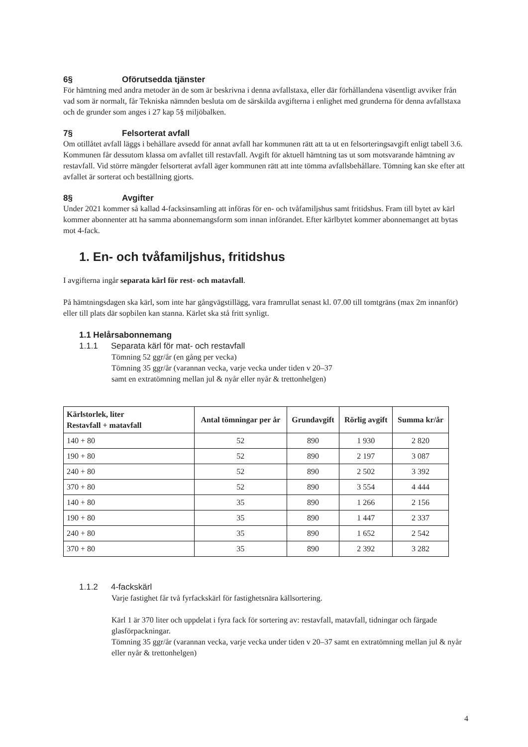6§ Oförutsedda tjänster
För hämtning med andra metoder än de som är beskrivna i denna avfallstaxa, eller där förhållandena väsentligt avviker från vad som är normalt, får Tekniska nämnden besluta om de särskilda avgifterna i enlighet med grunderna för denna avfallstaxa och de grunder som anges i 27 kap 5§ miljöbalken.
7§ Felsorterat avfall
Om otillåtet avfall läggs i behållare avsedd för annat avfall har kommunen rätt att ta ut en felsorteringsavgift enligt tabell 3.6. Kommunen får dessutom klassa om avfallet till restavfall. Avgift för aktuell hämtning tas ut som motsvarande hämtning av restavfall. Vid större mängder felsorterat avfall äger kommunen rätt att inte tömma avfallsbehållare. Tömning kan ske efter att avfallet är sorterat och beställning gjorts.
8§ Avgifter
Under 2021 kommer så kallad 4-facksinsamling att införas för en- och tvåfamiljshus samt fritidshus. Fram till bytet av kärl kommer abonnenter att ha samma abonnemangsform som innan införandet. Efter kärlbytet kommer abonnemanget att bytas mot 4-fack.
1. En- och tvåfamiljshus, fritidshus
I avgifterna ingår separata kärl för rest- och matavfall.
På hämtningsdagen ska kärl, som inte har gångvägstillägg, vara framrullat senast kl. 07.00 till tomtgräns (max 2m innanför) eller till plats där sopbilen kan stanna. Kärlet ska stå fritt synligt.
1.1 Helårsabonnemang
1.1.1 Separata kärl för mat- och restavfall
Tömning 52 ggr/år (en gång per vecka)
Tömning 35 ggr/år (varannan vecka, varje vecka under tiden v 20–37
samt en extratömning mellan jul & nyår eller nyår & trettonhelgen)
| Kärlstorlek, liter Restavfall + matavfall | Antal tömningar per år | Grundavgift | Rörlig avgift | Summa kr/år |
| --- | --- | --- | --- | --- |
| 140 + 80 | 52 | 890 | 1 930 | 2 820 |
| 190 + 80 | 52 | 890 | 2 197 | 3 087 |
| 240 + 80 | 52 | 890 | 2 502 | 3 392 |
| 370 + 80 | 52 | 890 | 3 554 | 4 444 |
| 140 + 80 | 35 | 890 | 1 266 | 2 156 |
| 190 + 80 | 35 | 890 | 1 447 | 2 337 |
| 240 + 80 | 35 | 890 | 1 652 | 2 542 |
| 370 + 80 | 35 | 890 | 2 392 | 3 282 |
1.1.2 4-fackskärl
Varje fastighet får två fyrfackskärl för fastighetsnära källsortering.
Kärl 1 är 370 liter och uppdelat i fyra fack för sortering av: restavfall, matavfall, tidningar och färgade glasförpackningar.
Tömning 35 ggr/år (varannan vecka, varje vecka under tiden v 20–37 samt en extratömning mellan jul & nyår eller nyår & trettonhelgen)
4